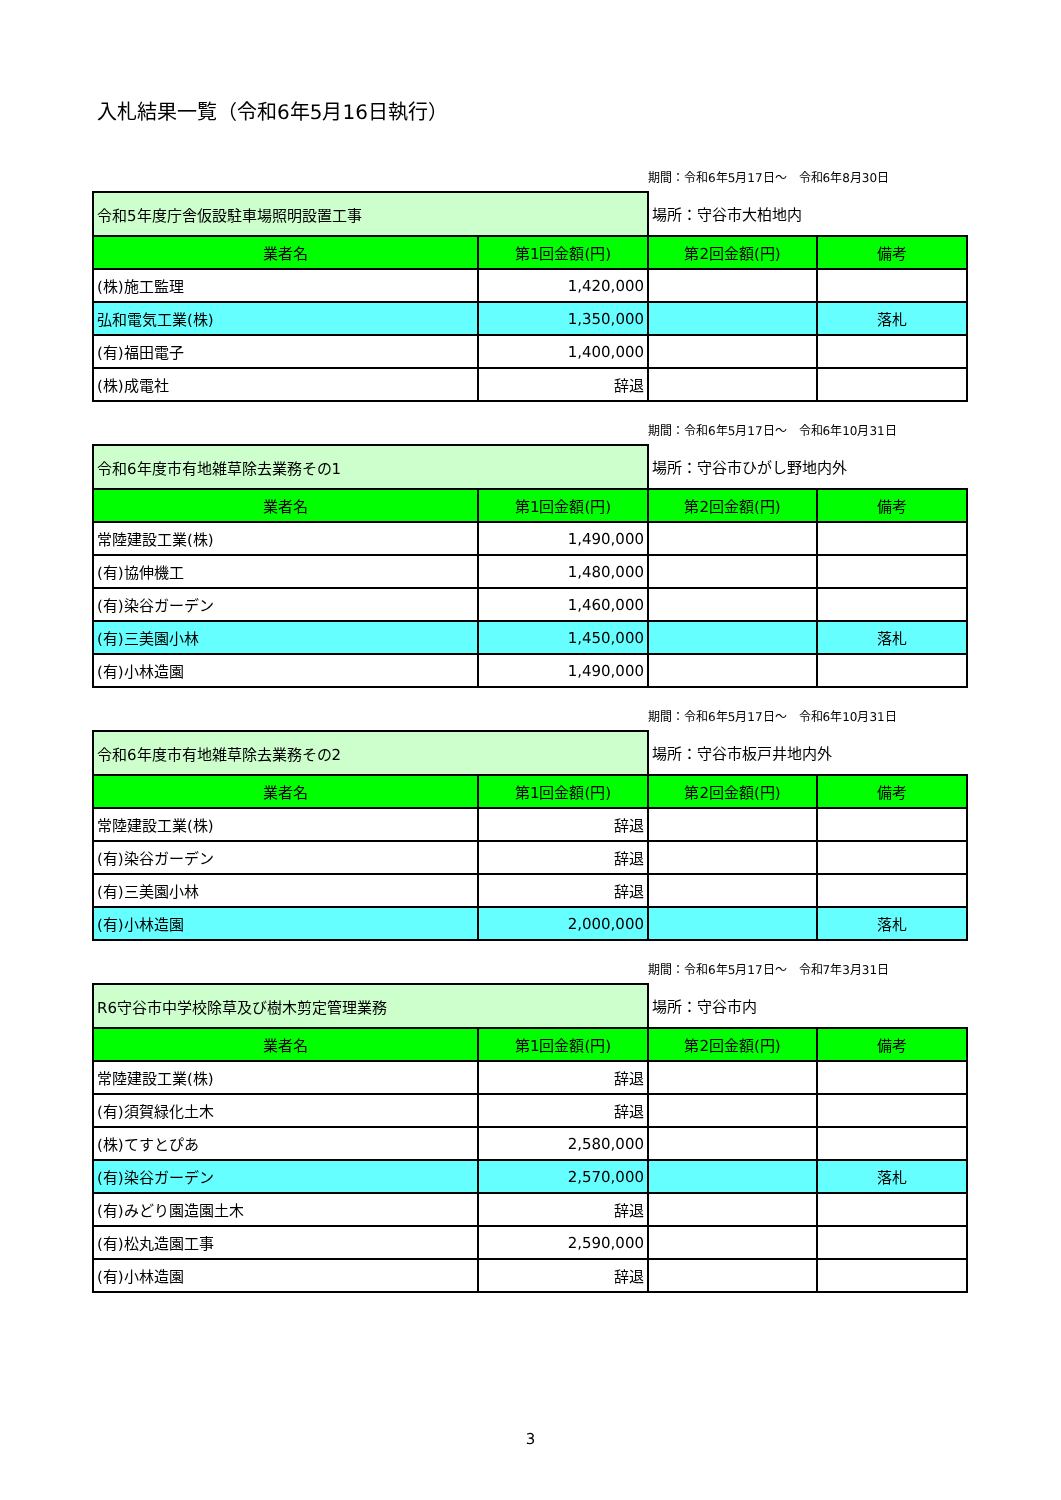入札結果一覧（令和6年5月16日執行）
期間：令和6年5月17日～　令和6年8月30日
| 令和5年度庁舎仮設駐車場照明設置工事 | | 場所：守谷市大柏地内 | |
| 業者名 | 第1回金額(円) | 第2回金額(円) | 備考 |
| (株)施工監理 | 1,420,000 | | |
| 弘和電気工業(株) | 1,350,000 | | 落札 |
| (有)福田電子 | 1,400,000 | | |
| (株)成電社 | 辞退 | | |
期間：令和6年5月17日～　令和6年10月31日
| 令和6年度市有地雑草除去業務その1 | | 場所：守谷市ひがし野地内外 | |
| 業者名 | 第1回金額(円) | 第2回金額(円) | 備考 |
| 常陸建設工業(株) | 1,490,000 | | |
| (有)協伸機工 | 1,480,000 | | |
| (有)染谷ガーデン | 1,460,000 | | |
| (有)三美園小林 | 1,450,000 | | 落札 |
| (有)小林造園 | 1,490,000 | | |
期間：令和6年5月17日～　令和6年10月31日
| 令和6年度市有地雑草除去業務その2 | | 場所：守谷市板戸井地内外 | |
| 業者名 | 第1回金額(円) | 第2回金額(円) | 備考 |
| 常陸建設工業(株) | 辞退 | | |
| (有)染谷ガーデン | 辞退 | | |
| (有)三美園小林 | 辞退 | | |
| (有)小林造園 | 2,000,000 | | 落札 |
期間：令和6年5月17日～　令和7年3月31日
| R6守谷市中学校除草及び樹木剪定管理業務 | | 場所：守谷市内 | |
| 業者名 | 第1回金額(円) | 第2回金額(円) | 備考 |
| 常陸建設工業(株) | 辞退 | | |
| (有)須賀緑化土木 | 辞退 | | |
| (株)てすとぴあ | 2,580,000 | | |
| (有)染谷ガーデン | 2,570,000 | | 落札 |
| (有)みどり園造園土木 | 辞退 | | |
| (有)松丸造園工事 | 2,590,000 | | |
| (有)小林造園 | 辞退 | | |
3